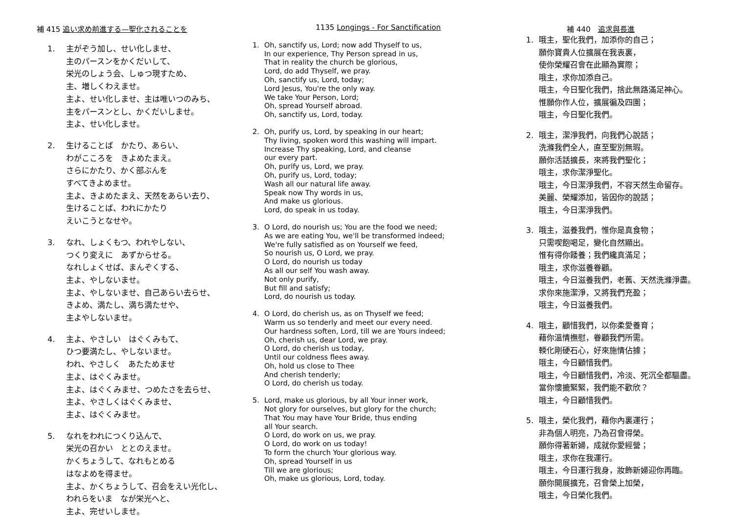補 415 追い求め前進する—聖化されることを
1. 主がぞう加し、せい化しませ、
主のパースンをかくだいして、
栄光のしょう会、しゅつ現すため、
主、増しくわえませ。
主よ、せい化しませ、主は唯いつのみち、
主をパースンとし、かくだいしませ。
主よ、せい化しませ。
2. 生けることば　かたり、あらい、
わがこころを　きよめたまえ。
さらにかたり、かく部ぶんを
すべてきよめませ。
主よ、きよめたまえ、天然をあらい去り、
生けることば、われにかたり
えいこうとなせや。
3. なれ、しょくもつ、われやしない、
つくり変えに　あずからせる。
なれしょくせば、まんぞくする、
主よ、やしないませ。
主よ、やしないませ、自己あらい去らせ、
きよめ、満たし、満ち満たせや、
主よやしないませ。
4. 主よ、やさしい　はぐくみもて、
ひつ要満たし、やしないませ。
われ、やさしく　あたためませ
主よ、はぐくみませ。
主よ、はぐくみませ、つめたさを去らせ、
主よ、やさしくはぐくみませ、
主よ、はぐくみませ。
5. なれをわれにつくり込んで、
栄光の召かい　ととのえませ。
かくちょうして、なれもとめる
はなよめを得ませ。
主よ、かくちょうして、召会をえい光化し、
われらをいま　なが栄光へと、
主よ、完せいしませ。
1135 Longings - For Sanctification
1. Oh, sanctify us, Lord; now add Thyself to us,
In our experience, Thy Person spread in us,
That in reality the church be glorious,
Lord, do add Thyself, we pray.
Oh, sanctify us, Lord, today;
Lord Jesus, You're the only way.
We take Your Person, Lord;
Oh, spread Yourself abroad.
Oh, sanctify us, Lord, today.
2. Oh, purify us, Lord, by speaking in our heart;
Thy living, spoken word this washing will impart.
Increase Thy speaking, Lord, and cleanse
our every part.
Oh, purify us, Lord, we pray.
Oh, purify us, Lord, today;
Wash all our natural life away.
Speak now Thy words in us,
And make us glorious.
Lord, do speak in us today.
3. O Lord, do nourish us; You are the food we need;
As we are eating You, we'll be transformed indeed;
We're fully satisfied as on Yourself we feed,
So nourish us, O Lord, we pray.
O Lord, do nourish us today
As all our self You wash away.
Not only purify,
But fill and satisfy;
Lord, do nourish us today.
4. O Lord, do cherish us, as on Thyself we feed;
Warm us so tenderly and meet our every need.
Our hardness soften, Lord, till we are Yours indeed;
Oh, cherish us, dear Lord, we pray.
O Lord, do cherish us today,
Until our coldness flees away.
Oh, hold us close to Thee
And cherish tenderly;
O Lord, do cherish us today.
5. Lord, make us glorious, by all Your inner work,
Not glory for ourselves, but glory for the church;
That You may have Your Bride, thus ending
all Your search.
O Lord, do work on us, we pray.
O Lord, do work on us today!
To form the church Your glorious way.
Oh, spread Yourself in us
Till we are glorious;
Oh, make us glorious, Lord, today.
補 440　追求與長進
1. 哦主，聖化我們，加添你的自己；
願你寶貴人位擴展在我衷裏，
使你榮耀召會在此顯為實際；
哦主，求你加添自己。
哦主，今日聖化我們，捨此無路滿足神心。
惟願你作人位，擴展徧及四圍；
哦主，今日聖化我們。
2. 哦主，潔淨我們，向我們心說話；
洗滌我們全人，直至聖別無瑕。
願你活話擴長，來將我們聖化；
哦主，求你潔淨聖化。
哦主，今日潔淨我們，不容天然生命留存。
美麗、榮耀添加，皆因你的說話；
哦主，今日潔淨我們。
3. 哦主，滋養我們，惟你是真食物；
只需喫飽喝足，變化自然顯出。
惟有得你餧養；我們纔真滿足；
哦主，求你滋養眷顧。
哦主，今日滋養我們，老舊、天然洗滌淨盡。
求你來施潔淨，又將我們充盈；
哦主，今日滋養我們。
4. 哦主，顧惜我們，以你柔愛養育；
藉你溫情撫慰，眷顧我們所需。
輭化剛硬石心，好來施情佔據；
哦主，今日顧惜我們。
哦主，今日顧惜我們，冷淡、死沉全都驅盡。
當你懷摝緊緊，我們能不歡欣？
哦主，今日顧惜我們。
5. 哦主，榮化我們，藉你內裏運行；
非為個人明亮，乃為召會得榮。
願你得著新婦，成就你愛經營；
哦主，求你在我運行。
哦主，今日運行我身，妝飾新婦迎你再臨。
願你開展擴充，召會榮上加榮，
哦主，今日榮化我們。